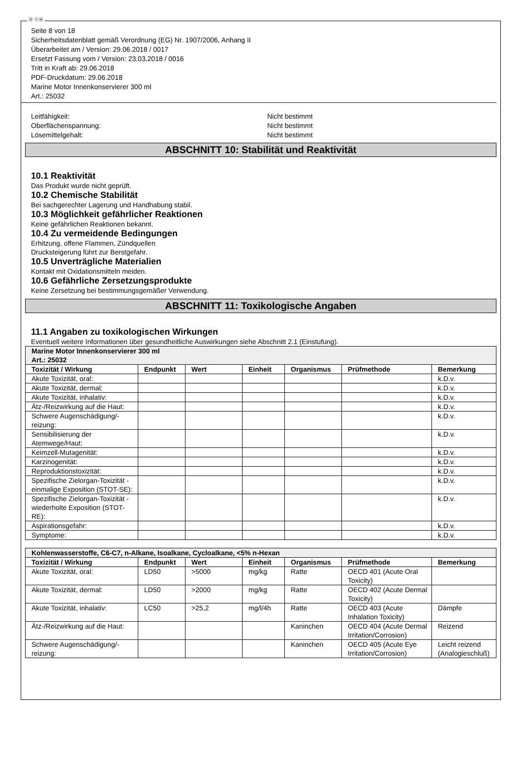Ⓓ ⒸⒽ
Seite 8 von 18
Sicherheitsdatenblatt gemäß Verordnung (EG) Nr. 1907/2006, Anhang II
Überarbeitet am / Version: 29.06.2018 / 0017
Ersetzt Fassung vom / Version: 23.03.2018 / 0016
Tritt in Kraft ab: 29.06.2018
PDF-Druckdatum: 29.06.2018
Marine Motor Innenkonservierer 300 ml
Art.: 25032
Leitfähigkeit: Nicht bestimmt
Oberflächenspannung: Nicht bestimmt
Lösemittelgehalt: Nicht bestimmt
ABSCHNITT 10: Stabilität und Reaktivität
10.1 Reaktivität
Das Produkt wurde nicht geprüft.
10.2 Chemische Stabilität
Bei sachgerechter Lagerung und Handhabung stabil.
10.3 Möglichkeit gefährlicher Reaktionen
Keine gefährlichen Reaktionen bekannt.
10.4 Zu vermeidende Bedingungen
Erhitzung, offene Flammen, Zündquellen
Drucksteigerung führt zur Berstgefahr.
10.5 Unverträgliche Materialien
Kontakt mit Oxidationsmitteln meiden.
10.6 Gefährliche Zersetzungsprodukte
Keine Zersetzung bei bestimmungsgemäßer Verwendung.
ABSCHNITT 11: Toxikologische Angaben
11.1 Angaben zu toxikologischen Wirkungen
Eventuell weitere Informationen über gesundheitliche Auswirkungen siehe Abschnitt 2.1 (Einstufung).
| Marine Motor Innenkonservierer 300 ml Art.: 25032 | | | | | | |
| Toxizität / Wirkung | Endpunkt | Wert | Einheit | Organismus | Prüfmethode | Bemerkung |
| Akute Toxizität, oral: | | | | | | k.D.v. |
| Akute Toxizität, dermal: | | | | | | k.D.v. |
| Akute Toxizität, inhalativ: | | | | | | k.D.v. |
| Ätz-/Reizwirkung auf die Haut: | | | | | | k.D.v. |
| Schwere Augenschädigung/-reizung: | | | | | | k.D.v. |
| Sensibilisierung der Atemwege/Haut: | | | | | | k.D.v. |
| Keimzell-Mutagenität: | | | | | | k.D.v. |
| Karzinogenität: | | | | | | k.D.v. |
| Reproduktionstoxizität: | | | | | | k.D.v. |
| Spezifische Zielorgan-Toxizität - einmalige Exposition (STOT-SE): | | | | | | k.D.v. |
| Spezifische Zielorgan-Toxizität - wiederholte Exposition (STOT-RE): | | | | | | k.D.v. |
| Aspirationsgefahr: | | | | | | k.D.v. |
| Symptome: | | | | | | k.D.v. |
| Kohlenwasserstoffe, C6-C7, n-Alkane, Isoalkane, Cycloalkane, <5% n-Hexan | | | | | | |
| Toxizität / Wirkung | Endpunkt | Wert | Einheit | Organismus | Prüfmethode | Bemerkung |
| Akute Toxizität, oral: | LD50 | >5000 | mg/kg | Ratte | OECD 401 (Acute Oral Toxicity) | |
| Akute Toxizität, dermal: | LD50 | >2000 | mg/kg | Ratte | OECD 402 (Acute Dermal Toxicity) | |
| Akute Toxizität, inhalativ: | LC50 | >25,2 | mg/l/4h | Ratte | OECD 403 (Acute Inhalation Toxicity) | Dämpfe |
| Ätz-/Reizwirkung auf die Haut: | | | | Kaninchen | OECD 404 (Acute Dermal Irritation/Corrosion) | Reizend |
| Schwere Augenschädigung/-reizung: | | | | Kaninchen | OECD 405 (Acute Eye Irritation/Corrosion) | Leicht reizend (Analogieschluß) |